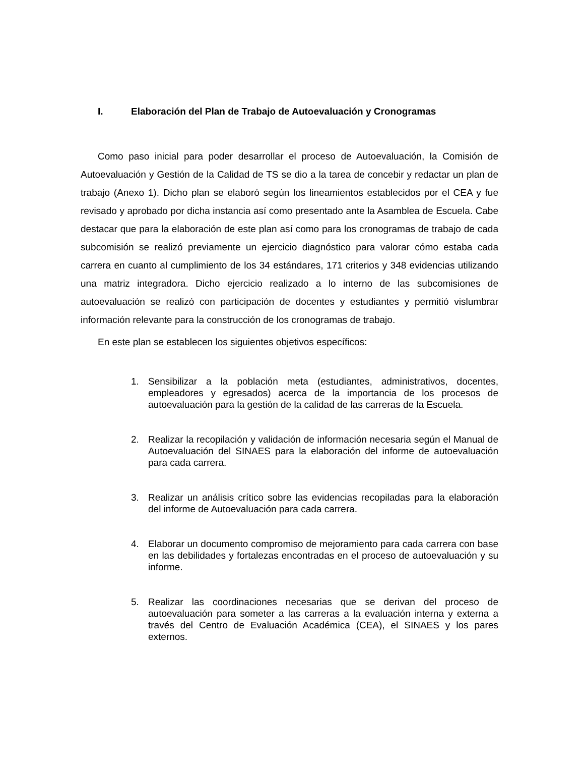I. Elaboración del Plan de Trabajo de Autoevaluación y Cronogramas
Como paso inicial para poder desarrollar el proceso de Autoevaluación, la Comisión de Autoevaluación y Gestión de la Calidad de TS se dio a la tarea de concebir y redactar un plan de trabajo (Anexo 1). Dicho plan se elaboró según los lineamientos establecidos por el CEA y fue revisado y aprobado por dicha instancia así como presentado ante la Asamblea de Escuela. Cabe destacar que para la elaboración de este plan así como para los cronogramas de trabajo de cada subcomisión se realizó previamente un ejercicio diagnóstico para valorar cómo estaba cada carrera en cuanto al cumplimiento de los 34 estándares, 171 criterios y 348 evidencias utilizando una matriz integradora. Dicho ejercicio realizado a lo interno de las subcomisiones de autoevaluación se realizó con participación de docentes y estudiantes y permitió vislumbrar información relevante para la construcción de los cronogramas de trabajo.
En este plan se establecen los siguientes objetivos específicos:
1. Sensibilizar a la población meta (estudiantes, administrativos, docentes, empleadores y egresados) acerca de la importancia de los procesos de autoevaluación para la gestión de la calidad de las carreras de la Escuela.
2. Realizar la recopilación y validación de información necesaria según el Manual de Autoevaluación del SINAES para la elaboración del informe de autoevaluación para cada carrera.
3. Realizar un análisis crítico sobre las evidencias recopiladas para la elaboración del informe de Autoevaluación para cada carrera.
4. Elaborar un documento compromiso de mejoramiento para cada carrera con base en las debilidades y fortalezas encontradas en el proceso de autoevaluación y su informe.
5. Realizar las coordinaciones necesarias que se derivan del proceso de autoevaluación para someter a las carreras a la evaluación interna y externa a través del Centro de Evaluación Académica (CEA), el SINAES y los pares externos.